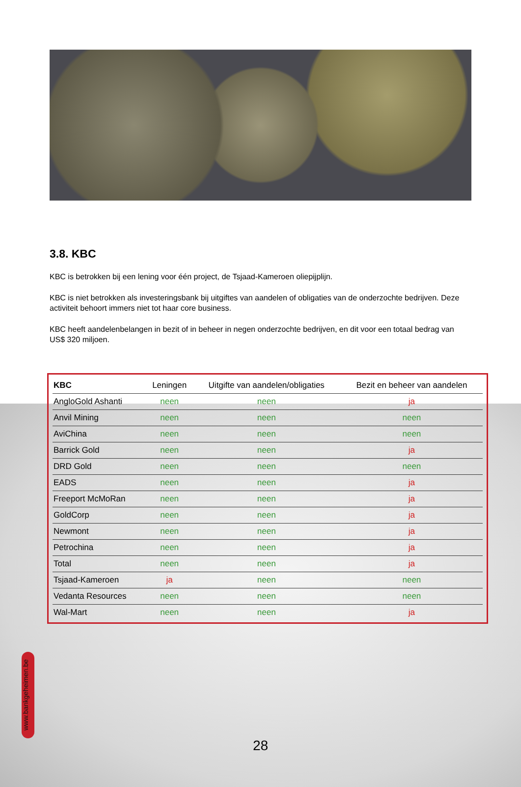3.8. KBC
KBC is betrokken bij een lening voor één project, de Tsjaad-Kameroen oliepijplijn.
KBC is niet betrokken als investeringsbank bij uitgiftes van aandelen of obligaties van de onderzochte bedrijven. Deze activiteit behoort immers niet tot haar core business.
KBC heeft aandelenbelangen in bezit of in beheer in negen onderzochte bedrijven, en dit voor een totaal bedrag van US$ 320 miljoen.
| KBC | Leningen | Uitgifte van aandelen/obligaties | Bezit en beheer van aandelen |
| --- | --- | --- | --- |
| AngloGold Ashanti | neen | neen | ja |
| Anvil Mining | neen | neen | neen |
| AviChina | neen | neen | neen |
| Barrick Gold | neen | neen | ja |
| DRD Gold | neen | neen | neen |
| EADS | neen | neen | ja |
| Freeport McMoRan | neen | neen | ja |
| GoldCorp | neen | neen | ja |
| Newmont | neen | neen | ja |
| Petrochina | neen | neen | ja |
| Total | neen | neen | ja |
| Tsjaad-Kameroen | ja | neen | neen |
| Vedanta Resources | neen | neen | neen |
| Wal-Mart | neen | neen | ja |
www.bankgeheimen.be
28